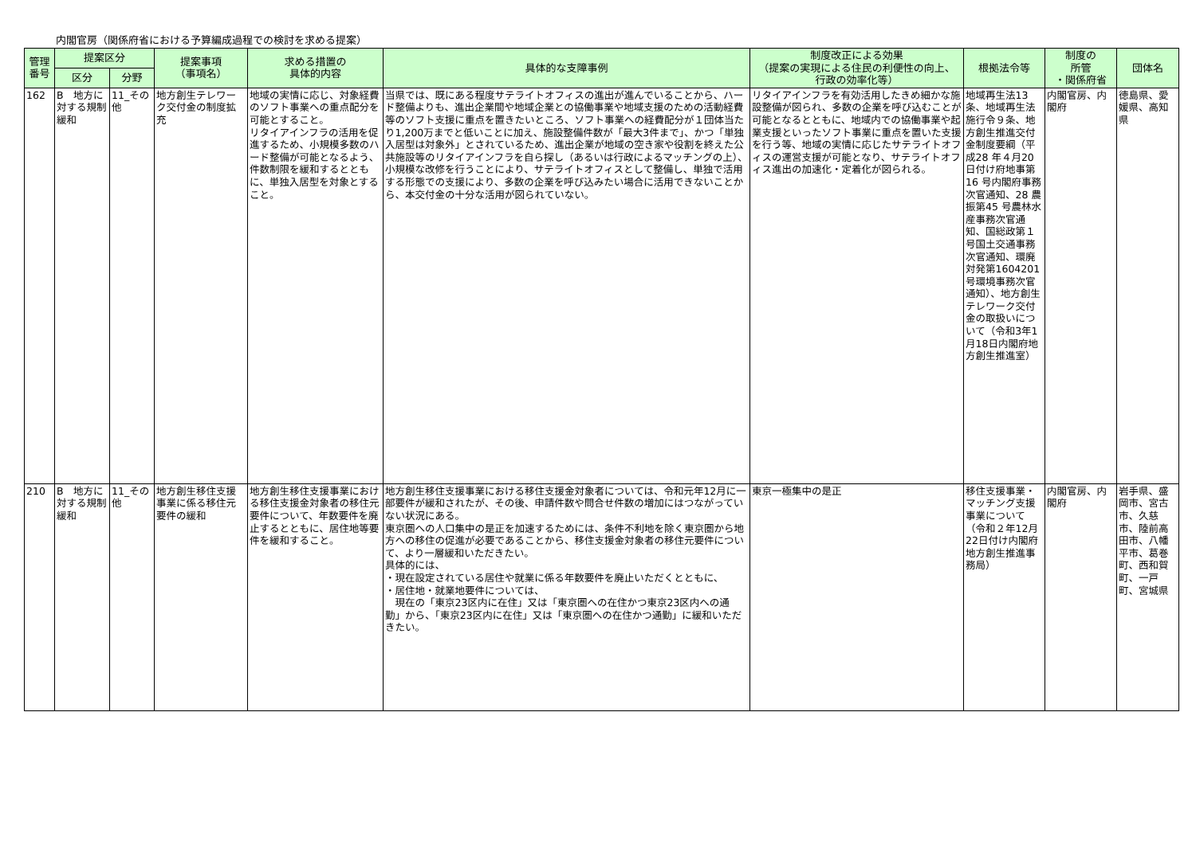内閣官房（関係府省における予算編成過程での検討を求める提案）
| 管理 番号 | 提案区分 | | 提案事項 （事項名） | 求める措置の 具体的内容 | 具体的な支障事例 | 制度改正による効果 （提案の実現による住民の利便性の向上、 行政の効率化等） | 根拠法令等 | 制度の 所管 ・関係府省 | 団体名 |
| --- | --- | --- | --- | --- | --- | --- | --- | --- | --- |
| | 区分 | 分野 | | | | | | | |
| 162 | B 地方に対する規制緩和 | 11_その他 | 地方創生テレワーク交付金の制度拡充 | 地域の実情に応じ、対象経費のソフト事業への重点配分を可能とすること。 リタイアインフラの活用を促進するため、小規模多数のハード整備が可能となるよう、件数制限を緩和するとともに、単独入居型を対象とすること。 | 当県では、既にある程度サテライトオフィスの進出が進んでいることから、ハード整備よりも、進出企業間や地域企業との協働事業や地域支援のための活動経費等のソフト支援に重点を置きたいところ、ソフト事業への経費配分が１団体当たり1,200万までと低いことに加え、施設整備件数が「最大3件まで」、かつ「単独入居型は対象外」とされているため、進出企業が地域の空き家や役割を終えた公共施設等のリタイアインフラを自ら探し（あるいは行政によるマッチングの上）、小規模な改修を行うことにより、サテライトオフィスとして整備し、単独で活用する形態での支援により、多数の企業を呼び込みたい場合に活用できないことから、本交付金の十分な活用が図られていない。 | リタイアインフラを有効活用したきめ細かな施設整備が図られ、多数の企業を呼び込むことが可能となるとともに、地域内での協働事業や起業支援といったソフト事業に重点を置いた支援を行う等、地域の実情に応じたサテライトオフィスの運営支援が可能となり、サテライトオフィス進出の加速化・定着化が図られる。 | 地域再生法13条、地域再生法施行令９条、地方創生推進交付金制度要綱（平成28 年４月20 日付け府地事第16 号内閣府事務次官通知、28 農振第45 号農林水産事務次官通知、国総政第１号国土交通事務次官通知、環廃対発第1604201号環境事務次官通知）、地方創生テレワーク交付金の取扱いについて（令和3年1月18日内閣府地方創生推進室） | 内閣官房、内閣府 | 徳島県、愛媛県、高知県 |
| 210 | B 地方に対する規制緩和 | 11_その他 | 地方創生移住支援事業に係る移住元要件の緩和 | 地方創生移住支援事業における移住支援金対象者の移住元要件について、年数要件を廃止するとともに、居住地等要件を緩和すること。 | 地方創生移住支援事業における移住支援金対象者については、令和元年12月に一部要件が緩和されたが、その後、申請件数や問合せ件数の増加にはつながっていない状況にある。 東京圏への人口集中の是正を加速するためには、条件不利地を除く東京圏から地方への移住の促進が必要であることから、移住支援金対象者の移住元要件について、より一層緩和いただきたい。 具体的には、 ・現在設定されている居住や就業に係る年数要件を廃止いただくとともに、 ・居住地・就業地要件については、 現在の「東京23区内に在住」又は「東京圏への在住かつ東京23区内への通勤」から、「東京23区内に在住」又は「東京圏への在住かつ通勤」に緩和いただきたい。 | 東京一極集中の是正 | 移住支援事業・マッチング支援事業について（令和２年12月22日付け内閣府地方創生推進事務局） | 内閣官房、内閣府 | 岩手県、盛岡市、宮古市、久慈市、陸前高田市、八幡平市、葛巻町、西和賀町、一戸町、宮城県 |